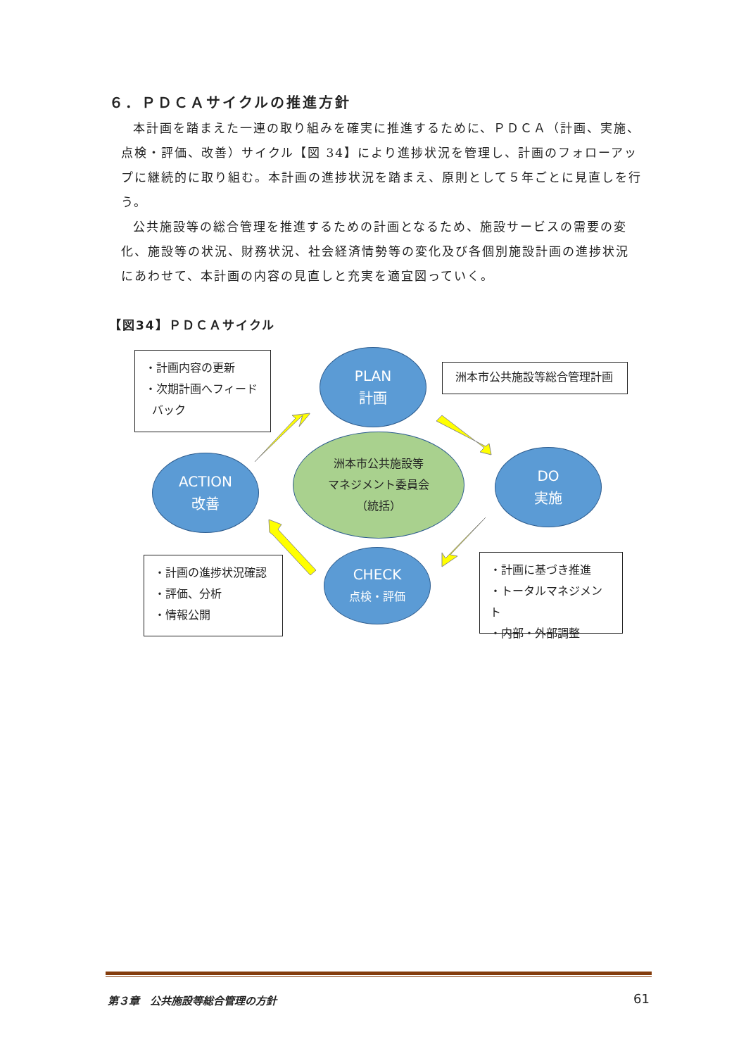６．ＰＤＣＡサイクルの推進方針
本計画を踏まえた一連の取り組みを確実に推進するために、ＰＤＣＡ（計画、実施、点検・評価、改善）サイクル【図 34】により進捗状況を管理し、計画のフォローアップに継続的に取り組む。本計画の進捗状況を踏まえ、原則として５年ごとに見直しを行う。
公共施設等の総合管理を推進するための計画となるため、施設サービスの需要の変化、施設等の状況、財務状況、社会経済情勢等の変化及び各個別施設計画の進捗状況にあわせて、本計画の内容の見直しと充実を適宜図っていく。
【図34】ＰＤＣＡサイクル
・計画内容の更新
・次期計画へフィード
バック
洲本市公共施設等総合管理計画
・計画の進捗状況確認
・評価、分析
・情報公開
・計画に基づき推進
・トータルマネジメント
・内部・外部調整
PLAN
計画
ACTION
改善
DO
実施
CHECK
点検・評価
洲本市公共施設等
マネジメント委員会
（統括）
第３章　公共施設等総合管理の方針 61